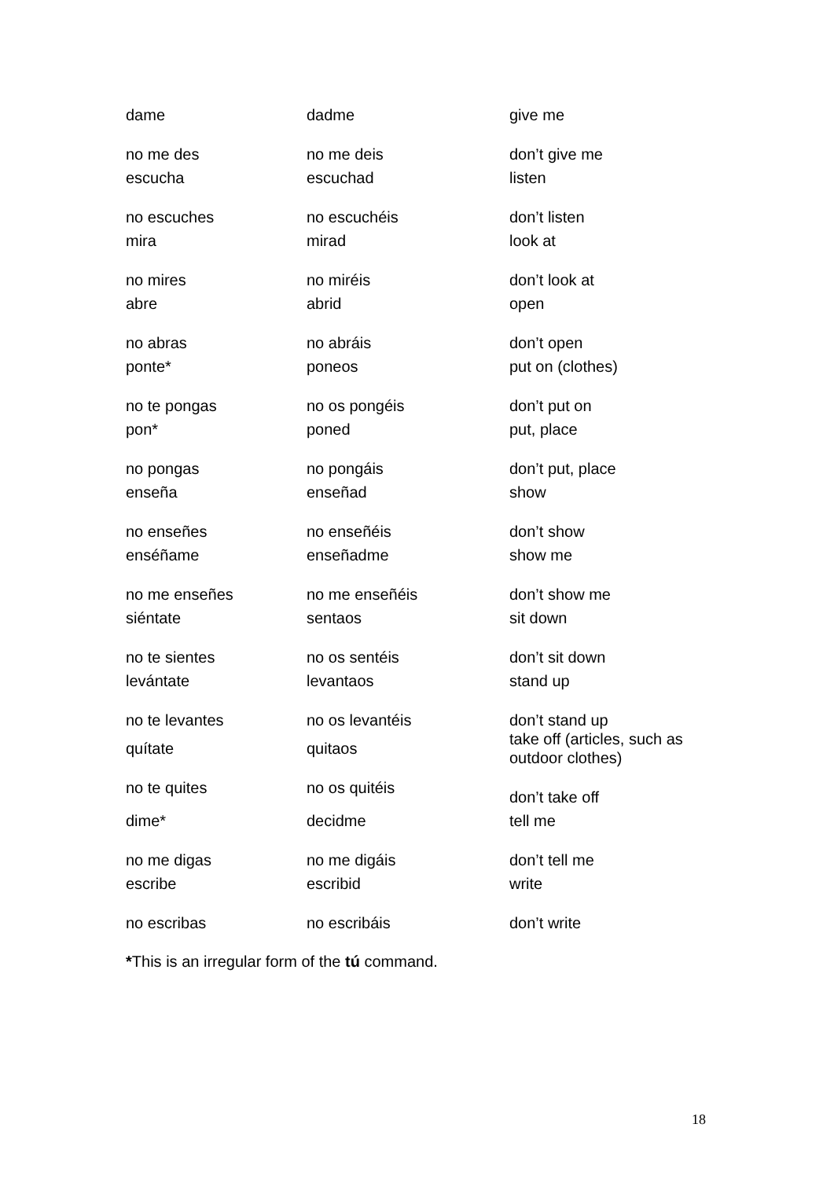| dame | dadme | give me |
| no me des | no me deis | don’t give me |
| escucha | escuchad | listen |
| no escuches | no escuchéis | don’t listen |
| mira | mirad | look at |
| no mires | no miréis | don’t look at |
| abre | abrid | open |
| no abras | no abráis | don’t open |
| ponte* | poneos | put on (clothes) |
| no te pongas | no os pongéis | don’t put on |
| pon* | poned | put, place |
| no pongas | no pongáis | don’t put, place |
| enseña | enseñad | show |
| no enseñes | no enseñéis | don’t show |
| enséñame | enseñadme | show me |
| no me enseñes | no me enseñéis | don’t show me |
| siéntate | sentaos | sit down |
| no te sientes | no os sentéis | don’t sit down |
| levántate | levantaos | stand up |
| no te levantes | no os levantéis | don’t stand up |
| quítate | quitaos | take off (articles, such as outdoor clothes) |
| no te quites | no os quitéis | don’t take off |
| dime* | decidme | tell me |
| no me digas | no me digáis | don’t tell me |
| escribe | escribid | write |
| no escribas | no escribáis | don’t write |
*This is an irregular form of the tú command.
18